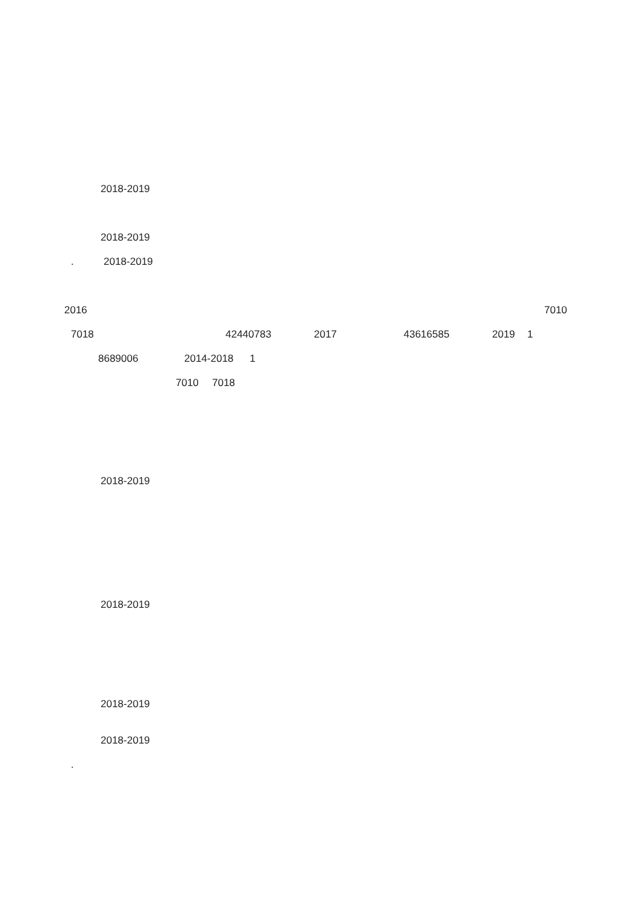2018-2019 2018-2019
. 2018-2019
2016 7010
7018 42440783 2017 43616585 2019 1
8689006 2014-2018 1
7010 7018
2018-2019 2018-2019 2018-2019 2018-2019
.